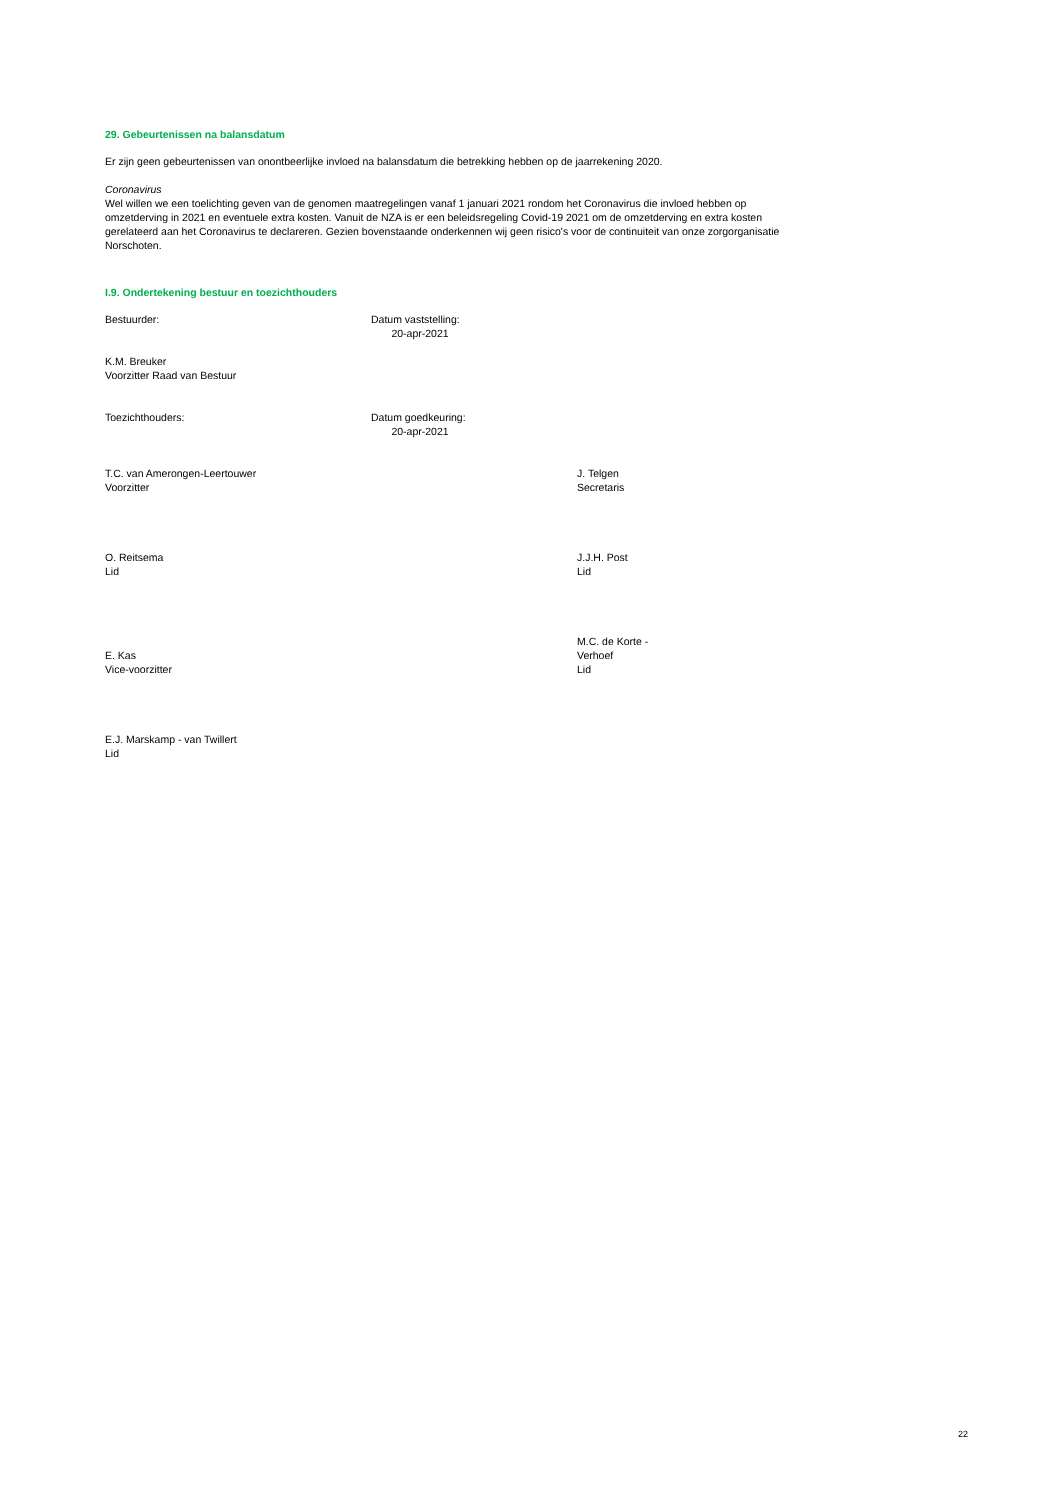29. Gebeurtenissen na balansdatum
Er zijn geen gebeurtenissen van onontbeerlijke invloed na balansdatum die betrekking hebben op de jaarrekening 2020.
Coronavirus
Wel willen we een toelichting geven van de genomen maatregelingen vanaf 1 januari 2021 rondom het Coronavirus die invloed hebben op omzetderving in 2021 en eventuele extra kosten. Vanuit de NZA is er een beleidsregeling Covid-19 2021 om de omzetderving en extra kosten gerelateerd aan het Coronavirus te declareren. Gezien bovenstaande onderkennen wij geen risico's voor de continuiteit van onze zorgorganisatie Norschoten.
I.9. Ondertekening bestuur en toezichthouders
Bestuurder: Datum vaststelling:
20-apr-2021
K.M. Breuker
Voorzitter Raad van Bestuur
Toezichthouders: Datum goedkeuring:
20-apr-2021
T.C. van Amerongen-Leertouwer
Voorzitter
J. Telgen
Secretaris
O. Reitsema
Lid
J.J.H. Post
Lid
E. Kas
Vice-voorzitter
M.C. de Korte -
Verhoef
Lid
E.J. Marskamp - van Twillert
Lid
22